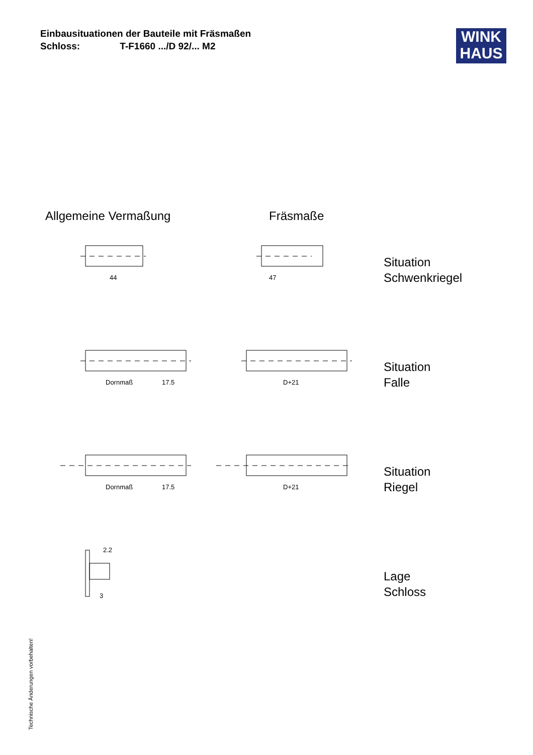Einbausituationen der Bauteile mit Fräsmaßen
Schloss: T-F1660 .../D 92/... M2
WINK
HAUS
Allgemeine Vermaßung Fräsmaße
44
47
Dornmaß
17.5
D+21
Dornmaß
17.5
D+21
Situation
Schwenkriegel
Situation
Falle
Situation
Riegel
Lage
Schloss
2.2
3
Technische Änderungen vorbehalten!